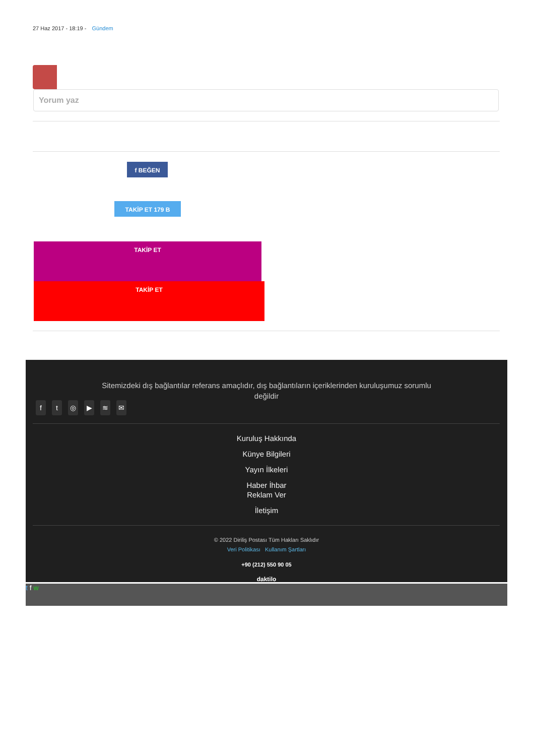27 Haz 2017 - 18:19 - Gündem
Yorum yaz
f BEĞEN
TAKİP ET 179 B
TAKİP ET
TAKİP ET
Sitemizdeki dış bağlantılar referans amaçlıdır, dış bağlantıların içeriklerinden kuruluşumuz sorumlu değildir
ft ◎ ▶ ≋ ✉
Kuruluş Hakkında
Künye Bilgileri
Yayın İlkeleri
Haber İhbar
Reklam Ver
İletişim
© 2022 Diriliş Postası Tüm Hakları Saklıdır
Veri Politikası Kullanım Şartları
+90 (212) 550 90 05
daktilo
t f w